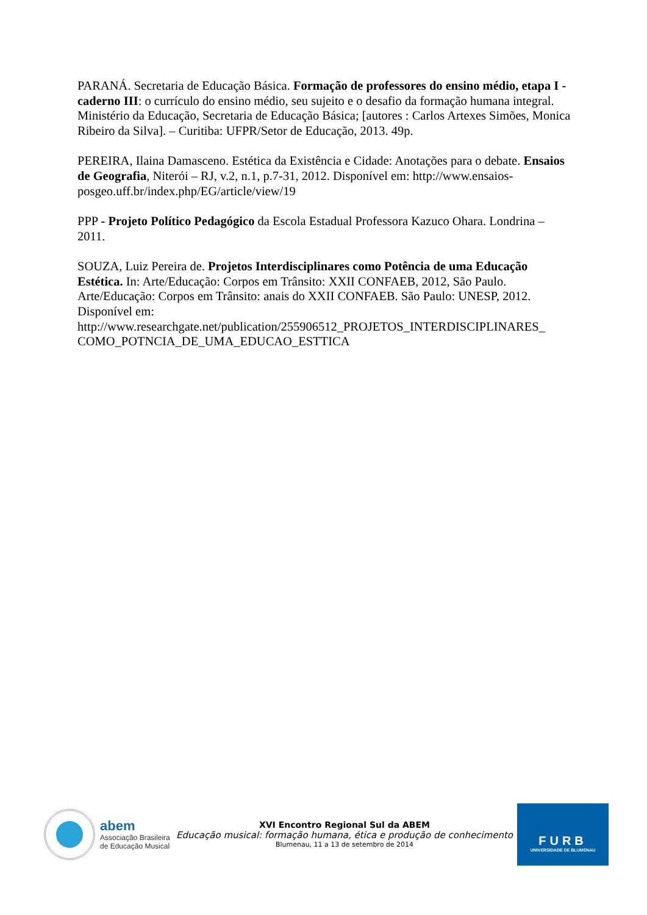PARANÁ. Secretaria de Educação Básica. Formação de professores do ensino médio, etapa I - caderno III: o currículo do ensino médio, seu sujeito e o desafio da formação humana integral. Ministério da Educação, Secretaria de Educação Básica; [autores : Carlos Artexes Simões, Monica Ribeiro da Silva]. – Curitiba: UFPR/Setor de Educação, 2013. 49p.
PEREIRA, Ilaina Damasceno. Estética da Existência e Cidade: Anotações para o debate. Ensaios de Geografia, Niterói – RJ, v.2, n.1, p.7-31, 2012. Disponível em: http://www.ensaios-posgeo.uff.br/index.php/EG/article/view/19
PPP - Projeto Político Pedagógico da Escola Estadual Professora Kazuco Ohara. Londrina – 2011.
SOUZA, Luiz Pereira de. Projetos Interdisciplinares como Potência de uma Educação Estética. In: Arte/Educação: Corpos em Trânsito: XXII CONFAEB, 2012, São Paulo. Arte/Educação: Corpos em Trânsito: anais do XXII CONFAEB. São Paulo: UNESP, 2012. Disponível em:
http://www.researchgate.net/publication/255906512_PROJETOS_INTERDISCIPLINARES_
COMO_POTNCIA_DE_UMA_EDUCAO_ESTTICA
abem
Associação Brasileira
de Educação Musical
XVI Encontro Regional Sul da ABEM
Educação musical: formação humana, ética e produção de conhecimento
Blumenau, 11 a 13 de setembro de 2014
FURB
UNIVERSIDADE DE BLUMENAU